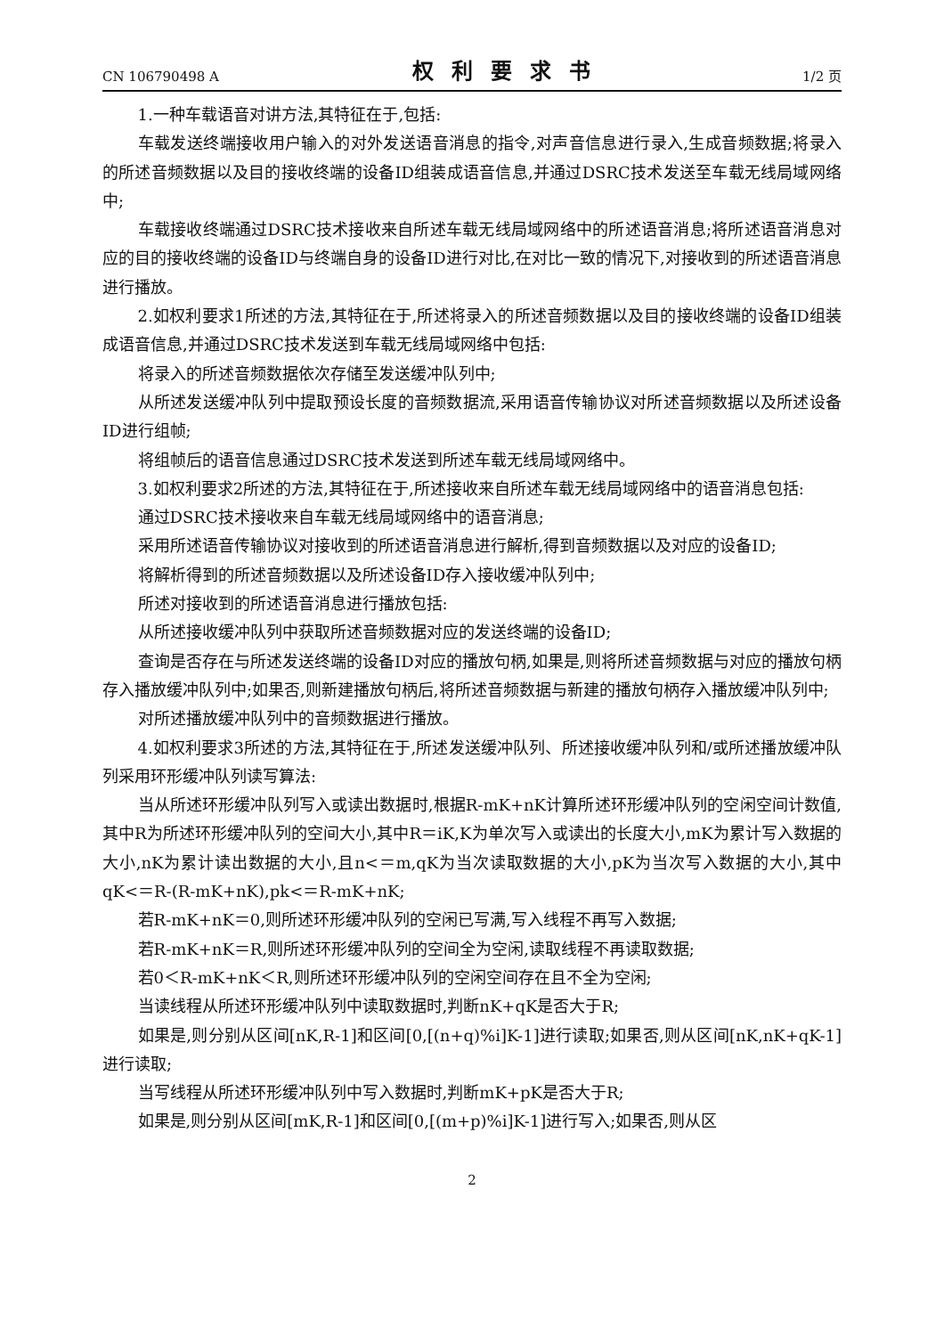CN 106790498 A 权利要求书 1/2 页
1.一种车载语音对讲方法,其特征在于,包括:
车载发送终端接收用户输入的对外发送语音消息的指令,对声音信息进行录入,生成音频数据;将录入的所述音频数据以及目的接收终端的设备ID组装成语音信息,并通过DSRC技术发送至车载无线局域网络中;
车载接收终端通过DSRC技术接收来自所述车载无线局域网络中的所述语音消息;将所述语音消息对应的目的接收终端的设备ID与终端自身的设备ID进行对比,在对比一致的情况下,对接收到的所述语音消息进行播放。
2.如权利要求1所述的方法,其特征在于,所述将录入的所述音频数据以及目的接收终端的设备ID组装成语音信息,并通过DSRC技术发送到车载无线局域网络中包括:
将录入的所述音频数据依次存储至发送缓冲队列中;
从所述发送缓冲队列中提取预设长度的音频数据流,采用语音传输协议对所述音频数据以及所述设备ID进行组帧;
将组帧后的语音信息通过DSRC技术发送到所述车载无线局域网络中。
3.如权利要求2所述的方法,其特征在于,所述接收来自所述车载无线局域网络中的语音消息包括:
通过DSRC技术接收来自车载无线局域网络中的语音消息;
采用所述语音传输协议对接收到的所述语音消息进行解析,得到音频数据以及对应的设备ID;
将解析得到的所述音频数据以及所述设备ID存入接收缓冲队列中;
所述对接收到的所述语音消息进行播放包括:
从所述接收缓冲队列中获取所述音频数据对应的发送终端的设备ID;
查询是否存在与所述发送终端的设备ID对应的播放句柄,如果是,则将所述音频数据与对应的播放句柄存入播放缓冲队列中;如果否,则新建播放句柄后,将所述音频数据与新建的播放句柄存入播放缓冲队列中;
对所述播放缓冲队列中的音频数据进行播放。
4.如权利要求3所述的方法,其特征在于,所述发送缓冲队列、所述接收缓冲队列和/或所述播放缓冲队列采用环形缓冲队列读写算法:
当从所述环形缓冲队列写入或读出数据时,根据R-mK+nK计算所述环形缓冲队列的空闲空间计数值,其中R为所述环形缓冲队列的空间大小,其中R＝iK,K为单次写入或读出的长度大小,mK为累计写入数据的大小,nK为累计读出数据的大小,且n<＝m,qK为当次读取数据的大小,pK为当次写入数据的大小,其中qK<＝R-(R-mK+nK),pk<＝R-mK+nK;
若R-mK+nK＝0,则所述环形缓冲队列的空闲已写满,写入线程不再写入数据;
若R-mK+nK＝R,则所述环形缓冲队列的空间全为空闲,读取线程不再读取数据;
若0＜R-mK+nK＜R,则所述环形缓冲队列的空闲空间存在且不全为空闲;
当读线程从所述环形缓冲队列中读取数据时,判断nK+qK是否大于R;
如果是,则分别从区间[nK,R-1]和区间[0,[(n+q)%i]K-1]进行读取;如果否,则从区间[nK,nK+qK-1]进行读取;
当写线程从所述环形缓冲队列中写入数据时,判断mK+pK是否大于R;
如果是,则分别从区间[mK,R-1]和区间[0,[(m+p)%i]K-1]进行写入;如果否,则从区
2